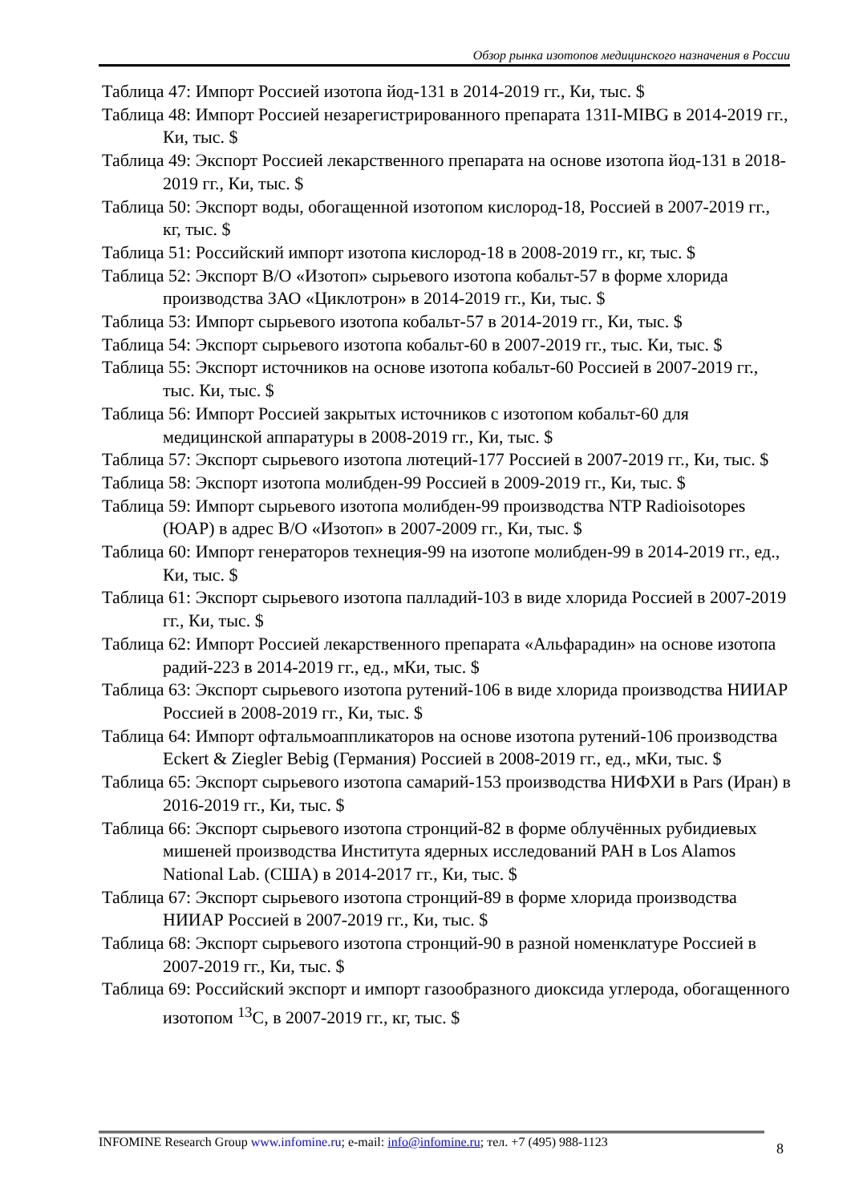Обзор рынка изотопов медицинского назначения в России
Таблица 47: Импорт Россией изотопа йод-131 в 2014-2019 гг., Ки, тыс. $
Таблица 48: Импорт Россией незарегистрированного препарата 131I-MIBG в 2014-2019 гг., Ки, тыс. $
Таблица 49: Экспорт Россией лекарственного препарата на основе изотопа йод-131 в 2018-2019 гг., Ки, тыс. $
Таблица 50: Экспорт воды, обогащенной изотопом кислород-18, Россией в 2007-2019 гг., кг, тыс. $
Таблица 51: Российский импорт изотопа кислород-18 в 2008-2019 гг., кг, тыс. $
Таблица 52: Экспорт В/О «Изотоп» сырьевого изотопа кобальт-57 в форме хлорида производства ЗАО «Циклотрон» в 2014-2019 гг., Ки, тыс. $
Таблица 53: Импорт сырьевого изотопа кобальт-57 в 2014-2019 гг., Ки, тыс. $
Таблица 54: Экспорт сырьевого изотопа кобальт-60 в 2007-2019 гг., тыс. Ки, тыс. $
Таблица 55: Экспорт источников на основе изотопа кобальт-60 Россией в 2007-2019 гг., тыс. Ки, тыс. $
Таблица 56: Импорт Россией закрытых источников с изотопом кобальт-60 для медицинской аппаратуры в 2008-2019 гг., Ки, тыс. $
Таблица 57: Экспорт сырьевого изотопа лютеций-177 Россией в 2007-2019 гг., Ки, тыс. $
Таблица 58: Экспорт изотопа молибден-99 Россией в 2009-2019 гг., Ки, тыс. $
Таблица 59: Импорт сырьевого изотопа молибден-99 производства NTP Radioisotopes (ЮАР) в адрес В/О «Изотоп» в 2007-2009 гг., Ки, тыс. $
Таблица 60: Импорт генераторов технеция-99 на изотопе молибден-99 в 2014-2019 гг., ед., Ки, тыс. $
Таблица 61: Экспорт сырьевого изотопа палладий-103 в виде хлорида Россией в 2007-2019 гг., Ки, тыс. $
Таблица 62: Импорт Россией лекарственного препарата «Альфарадин» на основе изотопа радий-223 в 2014-2019 гг., ед., мКи, тыс. $
Таблица 63: Экспорт сырьевого изотопа рутений-106 в виде хлорида производства НИИАР Россией в 2008-2019 гг., Ки, тыс. $
Таблица 64: Импорт офтальмоаппликаторов на основе изотопа рутений-106 производства Eckert & Ziegler Bebig (Германия) Россией в 2008-2019 гг., ед., мКи, тыс. $
Таблица 65: Экспорт сырьевого изотопа самарий-153 производства НИФХИ в Pars (Иран) в 2016-2019 гг., Ки, тыс. $
Таблица 66: Экспорт сырьевого изотопа стронций-82 в форме облучённых рубидиевых мишеней производства Института ядерных исследований РАН в Los Alamos National Lab. (США) в 2014-2017 гг., Ки, тыс. $
Таблица 67: Экспорт сырьевого изотопа стронций-89 в форме хлорида производства НИИАР Россией в 2007-2019 гг., Ки, тыс. $
Таблица 68: Экспорт сырьевого изотопа стронций-90 в разной номенклатуре Россией в 2007-2019 гг., Ки, тыс. $
Таблица 69: Российский экспорт и импорт газообразного диоксида углерода, обогащенного изотопом <sup>13</sup>C, в 2007-2019 гг., кг, тыс. $
INFOMINE Research Group www.infomine.ru; e-mail: info@infomine.ru; тел. +7 (495) 988-1123
8